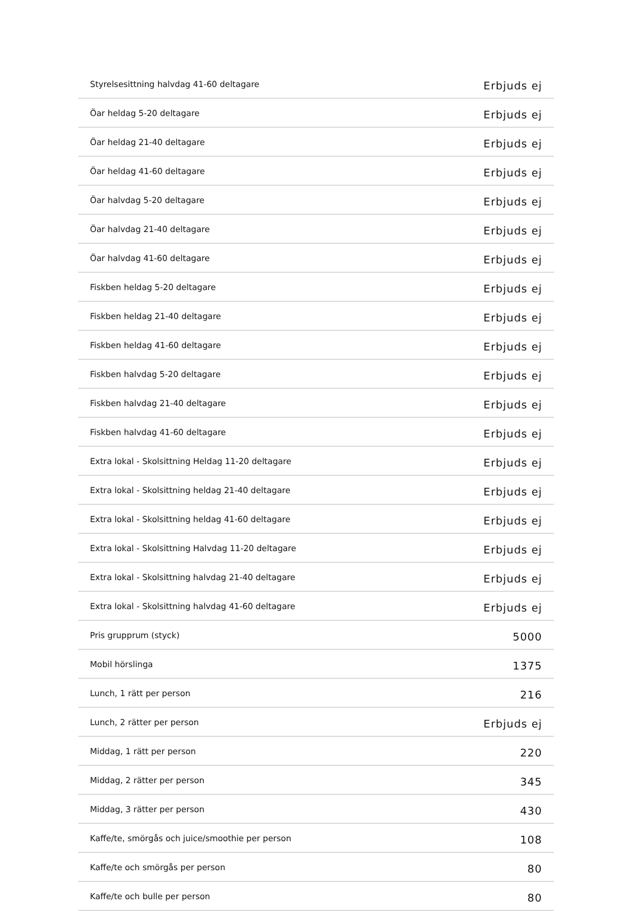| Styrelsesittning halvdag 41-60 deltagare | Erbjuds ej |
| Öar heldag 5-20 deltagare | Erbjuds ej |
| Öar heldag 21-40 deltagare | Erbjuds ej |
| Öar heldag 41-60 deltagare | Erbjuds ej |
| Öar halvdag 5-20 deltagare | Erbjuds ej |
| Öar halvdag 21-40 deltagare | Erbjuds ej |
| Öar halvdag 41-60 deltagare | Erbjuds ej |
| Fiskben heldag 5-20 deltagare | Erbjuds ej |
| Fiskben heldag 21-40 deltagare | Erbjuds ej |
| Fiskben heldag 41-60 deltagare | Erbjuds ej |
| Fiskben halvdag 5-20 deltagare | Erbjuds ej |
| Fiskben halvdag 21-40 deltagare | Erbjuds ej |
| Fiskben halvdag 41-60 deltagare | Erbjuds ej |
| Extra lokal - Skolsittning Heldag 11-20 deltagare | Erbjuds ej |
| Extra lokal - Skolsittning heldag 21-40 deltagare | Erbjuds ej |
| Extra lokal - Skolsittning heldag 41-60 deltagare | Erbjuds ej |
| Extra lokal - Skolsittning Halvdag 11-20 deltagare | Erbjuds ej |
| Extra lokal - Skolsittning halvdag 21-40 deltagare | Erbjuds ej |
| Extra lokal - Skolsittning halvdag 41-60 deltagare | Erbjuds ej |
| Pris grupprum (styck) | 5000 |
| Mobil hörslinga | 1375 |
| Lunch, 1 rätt per person | 216 |
| Lunch, 2 rätter per person | Erbjuds ej |
| Middag, 1 rätt per person | 220 |
| Middag, 2 rätter per person | 345 |
| Middag, 3 rätter per person | 430 |
| Kaffe/te, smörgås och juice/smoothie per person | 108 |
| Kaffe/te och smörgås per person | 80 |
| Kaffe/te och bulle per person | 80 |